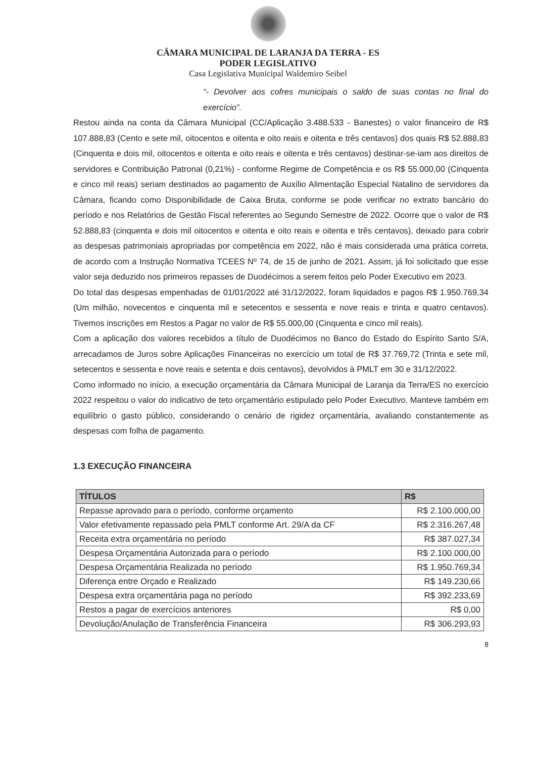CÂMARA MUNICIPAL DE LARANJA DA TERRA - ES
PODER LEGISLATIVO
Casa Legislativa Municipal Waldemiro Seibel
“- Devolver aos cofres municipais o saldo de suas contas no final do exercício”.
Restou ainda na conta da Câmara Municipal (CC/Aplicação 3.488.533 - Banestes) o valor financeiro de R$ 107.888,83 (Cento e sete mil, oitocentos e oitenta e oito reais e oitenta e três centavos) dos quais R$ 52.888,83 (Cinquenta e dois mil, oitocentos e oitenta e oito reais e oitenta e três centavos) destinar-se-iam aos direitos de servidores e Contribuição Patronal (0,21%) - conforme Regime de Competência e os R$ 55.000,00 (Cinquenta e cinco mil reais) seriam destinados ao pagamento de Auxílio Alimentação Especial Natalino de servidores da Câmara, ficando como Disponibilidade de Caixa Bruta, conforme se pode verificar no extrato bancário do período e nos Relatórios de Gestão Fiscal referentes ao Segundo Semestre de 2022. Ocorre que o valor de R$ 52.888,83 (cinquenta e dois mil oitocentos e oitenta e oito reais e oitenta e três centavos), deixado para cobrir as despesas patrimoniais apropriadas por competência em 2022, não é mais considerada uma prática correta, de acordo com a Instrução Normativa TCEES Nº 74, de 15 de junho de 2021. Assim, já foi solicitado que esse valor seja deduzido nos primeiros repasses de Duodécimos a serem feitos pelo Poder Executivo em 2023.
Do total das despesas empenhadas de 01/01/2022 até 31/12/2022, foram liquidados e pagos R$ 1.950.769,34 (Um milhão, novecentos e cinquenta mil e setecentos e sessenta e nove reais e trinta e quatro centavos). Tivemos inscrições em Restos a Pagar no valor de R$ 55.000,00 (Cinquenta e cinco mil reais).
Com a aplicação dos valores recebidos a título de Duodécimos no Banco do Estado do Espírito Santo S/A, arrecadamos de Juros sobre Aplicações Financeiras no exercício um total de R$ 37.769,72 (Trinta e sete mil, setecentos e sessenta e nove reais e setenta e dois centavos), devolvidos à PMLT em 30 e 31/12/2022.
Como informado no início, a execução orçamentária da Câmara Municipal de Laranja da Terra/ES no exercício 2022 respeitou o valor do indicativo de teto orçamentário estipulado pelo Poder Executivo. Manteve também em equilíbrio o gasto público, considerando o cenário de rigidez orçamentária, avaliando constantemente as despesas com folha de pagamento.
1.3 EXECUÇÃO FINANCEIRA
| TÍTULOS | R$ |
| --- | --- |
| Repasse aprovado para o período, conforme orçamento | R$ 2.100.000,00 |
| Valor efetivamente repassado pela PMLT conforme Art. 29/A da CF | R$ 2.316.267,48 |
| Receita extra orçamentária no período | R$ 387.027,34 |
| Despesa Orçamentária Autorizada para o período | R$ 2.100.000,00 |
| Despesa Orçamentária Realizada no período | R$ 1.950.769,34 |
| Diferença entre Orçado e Realizado | R$ 149.230,66 |
| Despesa extra orçamentária paga no período | R$ 392.233,69 |
| Restos a pagar de exercícios anteriores | R$ 0,00 |
| Devolução/Anulação de Transferência Financeira | R$ 306.293,93 |
8